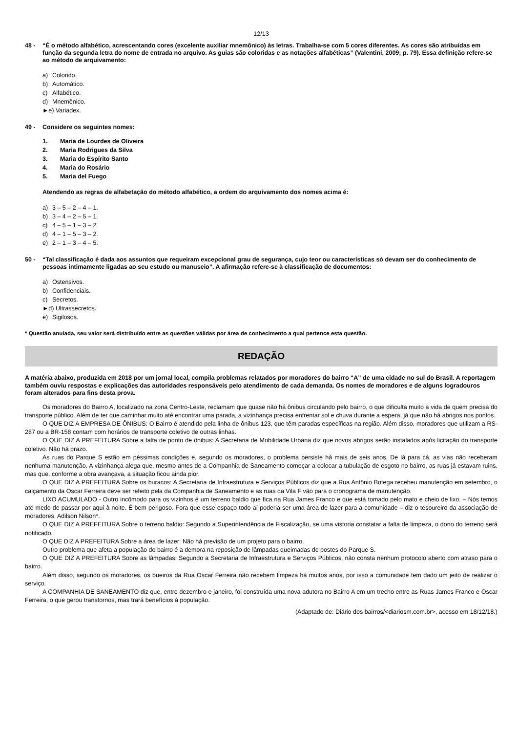12/13
48 - “É o método alfabético, acrescentando cores (excelente auxiliar mnemônico) às letras. Trabalha-se com 5 cores diferentes. As cores são atribuídas em função da segunda letra do nome de entrada no arquivo. As guias são coloridas e as notações alfabéticas” (Valentini, 2009; p. 79). Essa definição refere-se ao método de arquivamento:
a) Colorido.
b) Automático.
c) Alfabético.
d) Mnemônico.
►e) Variadex.
49 - Considere os seguintes nomes:
1. Maria de Lourdes de Oliveira
2. Maria Rodrigues da Silva
3. Maria do Espírito Santo
4. Maria do Rosário
5. Maria del Fuego
Atendendo as regras de alfabetação do método alfabético, a ordem do arquivamento dos nomes acima é:
a) 3 – 5 – 2 – 4 – 1.
b) 3 – 4 – 2 – 5 – 1.
c) 4 – 5 – 1 – 3 – 2.
d) 4 – 1 – 5 – 3 – 2.
e) 2 – 1 – 3 – 4 – 5.
50 - “Tal classificação é dada aos assuntos que requeiram excepcional grau de segurança, cujo teor ou características só devam ser do conhecimento de pessoas intimamente ligadas ao seu estudo ou manuseio”. A afirmação refere-se à classificação de documentos:
a) Ostensivos.
b) Confidenciais.
c) Secretos.
►d) Ultrassecretos.
e) Sigilosos.
* Questão anulada, seu valor será distribuído entre as questões válidas por área de conhecimento a qual pertence esta questão.
REDAÇÃO
A matéria abaixo, produzida em 2018 por um jornal local, compila problemas relatados por moradores do bairro “A” de uma cidade no sul do Brasil. A reportagem também ouviu respostas e explicações das autoridades responsáveis pelo atendimento de cada demanda. Os nomes de moradores e de alguns logradouros foram alterados para fins desta prova.
Os moradores do Bairro A, localizado na zona Centro-Leste, reclamam que quase não há ônibus circulando pelo bairro, o que dificulta muito a vida de quem precisa do transporte público. Além de ter que caminhar muito até encontrar uma parada, a vizinhança precisa enfrentar sol e chuva durante a espera, já que não há abrigos nos pontos.
O QUE DIZ A EMPRESA DE ÔNIBUS: O Bairro é atendido pela linha de ônibus 123, que têm paradas específicas na região. Além disso, moradores que utilizam a RS-287 ou a BR-158 contam com horários de transporte coletivo de outras linhas.
O QUE DIZ A PREFEITURA Sobre a falta de ponto de ônibus: A Secretaria de Mobilidade Urbana diz que novos abrigos serão instalados após licitação do transporte coletivo. Não há prazo.
As ruas do Parque S estão em péssimas condições e, segundo os moradores, o problema persiste há mais de seis anos. De lá para cá, as vias não receberam nenhuma manutenção. A vizinhança alega que, mesmo antes de a Companhia de Saneamento começar a colocar a tubulação de esgoto no bairro, as ruas já estavam ruins, mas que, conforme a obra avançava, a situação ficou ainda pior.
O QUE DIZ A PREFEITURA Sobre os buracos: A Secretaria de Infraestrutura e Serviços Públicos diz que a Rua Antônio Botega recebeu manutenção em setembro, o calçamento da Oscar Ferreira deve ser refeito pela da Companhia de Saneamento e as ruas da Vila F vão para o cronograma de manutenção.
LIXO ACUMULADO - Outro incômodo para os vizinhos é um terreno baldio que fica na Rua James Franco e que está tomado pelo mato e cheio de lixo. – Nós temos até medo de passar por aqui à noite. É bem perigoso. Fora que esse espaço todo aí poderia ser uma área de lazer para a comunidade – diz o tesoureiro da associação de moradores, Adilson Nilson*.
O QUE DIZ A PREFEITURA Sobre o terreno baldio: Segundo a Superintendência de Fiscalização, se uma vistoria constatar a falta de limpeza, o dono do terreno será notificado.
O QUE DIZ A PREFEITURA Sobre a área de lazer: Não há previsão de um projeto para o bairro.
Outro problema que afeta a população do bairro é a demora na reposição de lâmpadas queimadas de postes do Parque S.
O QUE DIZ A PREFEITURA Sobre as lâmpadas: Segundo a Secretaria de Infraestrutura e Serviços Públicos, não consta nenhum protocolo aberto com atraso para o bairro.
Além disso, segundo os moradores, os bueiros da Rua Oscar Ferreira não recebem limpeza há muitos anos, por isso a comunidade tem dado um jeito de realizar o serviço.
A COMPANHIA DE SANEAMENTO diz que, entre dezembro e janeiro, foi construída uma nova adutora no Bairro A em um trecho entre as Ruas James Franco e Oscar Ferreira, o que gerou transtornos, mas trará benefícios à população.
(Adaptado de: Diário dos bairros/<diariosm.com.br>, acesso em 18/12/18.)